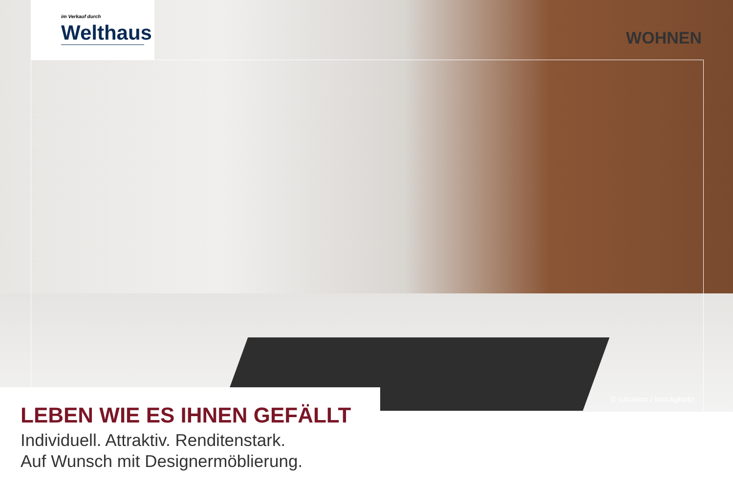im Verkauf durch
Welthaus
WOHNEN
© tulcarion / istockphoto
LEBEN WIE ES IHNEN GEFÄLLT
Individuell. Attraktiv. Renditenstark.
Auf Wunsch mit Designermöblierung.